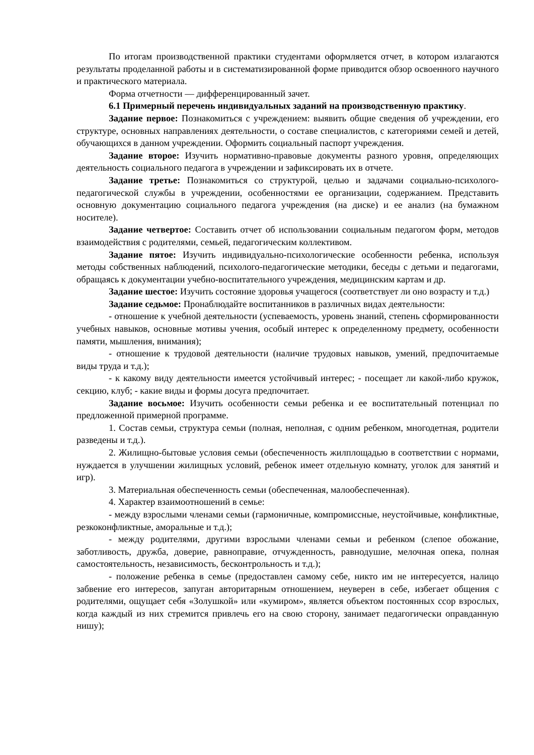По итогам производственной практики студентами оформляется отчет, в котором излагаются результаты проделанной работы и в систематизированной форме приводится обзор освоенного научного и практического материала.
Форма отчетности — дифференцированный зачет.
6.1 Примерный перечень индивидуальных заданий на производственную практику.
Задание первое: Познакомиться с учреждением: выявить общие сведения об учреждении, его структуре, основных направлениях деятельности, о составе специалистов, с категориями семей и детей, обучающихся в данном учреждении. Оформить социальный паспорт учреждения.
Задание второе: Изучить нормативно-правовые документы разного уровня, определяющих деятельность социального педагога в учреждении и зафиксировать их в отчете.
Задание третье: Познакомиться со структурой, целью и задачами социально-психолого-педагогической службы в учреждении, особенностями ее организации, содержанием. Представить основную документацию социального педагога учреждения (на диске) и ее анализ (на бумажном носителе).
Задание четвертое: Составить отчет об использовании социальным педагогом форм, методов взаимодействия с родителями, семьей, педагогическим коллективом.
Задание пятое: Изучить индивидуально-психологические особенности ребенка, используя методы собственных наблюдений, психолого-педагогические методики, беседы с детьми и педагогами, обращаясь к документации учебно-воспитательного учреждения, медицинским картам и др.
Задание шестое: Изучить состояние здоровья учащегося (соответствует ли оно возрасту и т.д.)
Задание седьмое: Пронаблюдайте воспитанников в различных видах деятельности:
- отношение к учебной деятельности (успеваемость, уровень знаний, степень сформированности учебных навыков, основные мотивы учения, особый интерес к определенному предмету, особенности памяти, мышления, внимания);
- отношение к трудовой деятельности (наличие трудовых навыков, умений, предпочитаемые виды труда и т.д.);
- к какому виду деятельности имеется устойчивый интерес; - посещает ли какой-либо кружок, секцию, клуб; - какие виды и формы досуга предпочитает.
Задание восьмое: Изучить особенности семьи ребенка и ее воспитательный потенциал по предложенной примерной программе.
1. Состав семьи, структура семьи (полная, неполная, с одним ребенком, многодетная, родители разведены и т.д.).
2. Жилищно-бытовые условия семьи (обеспеченность жилплощадью в соответствии с нормами, нуждается в улучшении жилищных условий, ребенок имеет отдельную комнату, уголок для занятий и игр).
3. Материальная обеспеченность семьи (обеспеченная, малообеспеченная).
4. Характер взаимоотношений в семье:
- между взрослыми членами семьи (гармоничные, компромиссные, неустойчивые, конфликтные, резкоконфликтные, аморальные и т.д.);
- между родителями, другими взрослыми членами семьи и ребенком (слепое обожание, заботливость, дружба, доверие, равноправие, отчужденность, равнодушие, мелочная опека, полная самостоятельность, независимость, бесконтрольность и т.д.);
- положение ребенка в семье (предоставлен самому себе, никто им не интересуется, налицо забвение его интересов, запуган авторитарным отношением, неуверен в себе, избегает общения с родителями, ощущает себя «Золушкой» или «кумиром», является объектом постоянных ссор взрослых, когда каждый из них стремится привлечь его на свою сторону, занимает педагогически оправданную нишу);